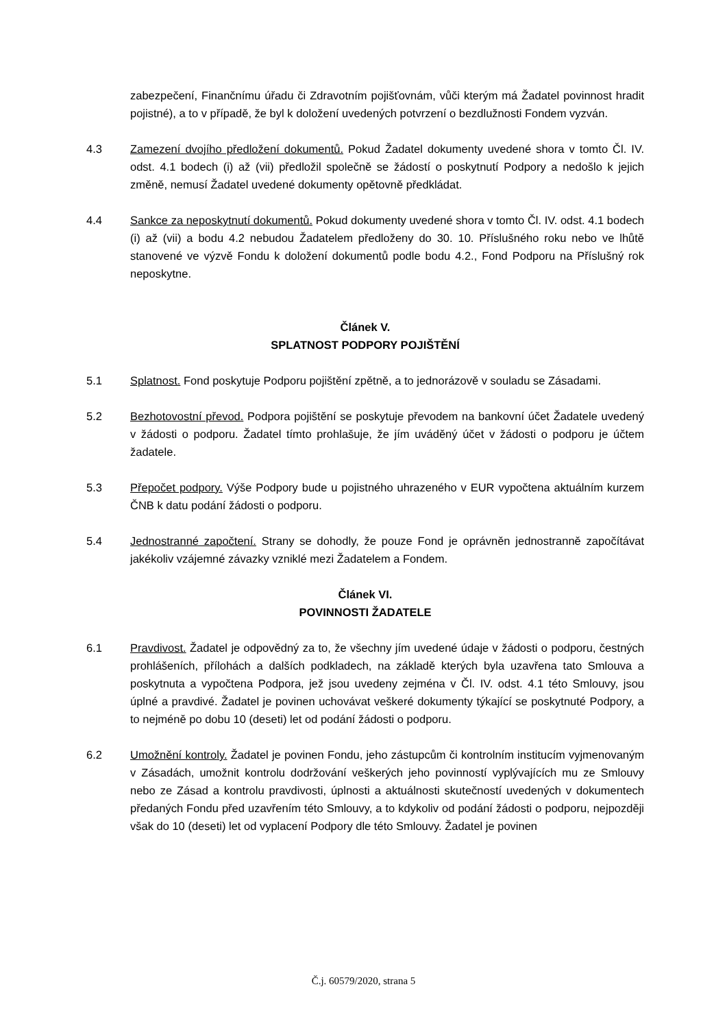zabezpečení, Finančnímu úřadu či Zdravotním pojišťovnám, vůči kterým má Žadatel povinnost hradit pojistné), a to v případě, že byl k doložení uvedených potvrzení o bezdlužnosti Fondem vyzván.
4.3 Zamezení dvojího předložení dokumentů. Pokud Žadatel dokumenty uvedené shora v tomto Čl. IV. odst. 4.1 bodech (i) až (vii) předložil společně se žádostí o poskytnutí Podpory a nedošlo k jejich změně, nemusí Žadatel uvedené dokumenty opětovně předkládat.
4.4 Sankce za neposkytnutí dokumentů. Pokud dokumenty uvedené shora v tomto Čl. IV. odst. 4.1 bodech (i) až (vii) a bodu 4.2 nebudou Žadatelem předloženy do 30. 10. Příslušného roku nebo ve lhůtě stanovené ve výzvě Fondu k doložení dokumentů podle bodu 4.2., Fond Podporu na Příslušný rok neposkytne.
Článek V.
SPLATNOST PODPORY POJIŠTĚNÍ
5.1 Splatnost. Fond poskytuje Podporu pojištění zpětně, a to jednorázově v souladu se Zásadami.
5.2 Bezhotovostní převod. Podpora pojištění se poskytuje převodem na bankovní účet Žadatele uvedený v žádosti o podporu. Žadatel tímto prohlašuje, že jím uváděný účet v žádosti o podporu je účtem žadatele.
5.3 Přepočet podpory. Výše Podpory bude u pojistného uhrazeného v EUR vypočtena aktuálním kurzem ČNB k datu podání žádosti o podporu.
5.4 Jednostranné započtení. Strany se dohodly, že pouze Fond je oprávněn jednostranně započítávat jakékoliv vzájemné závazky vzniklé mezi Žadatelem a Fondem.
Článek VI.
POVINNOSTI ŽADATELE
6.1 Pravdivost. Žadatel je odpovědný za to, že všechny jím uvedené údaje v žádosti o podporu, čestných prohlášeních, přílohách a dalších podkladech, na základě kterých byla uzavřena tato Smlouva a poskytnuta a vypočtena Podpora, jež jsou uvedeny zejména v Čl. IV. odst. 4.1 této Smlouvy, jsou úplné a pravdivé. Žadatel je povinen uchovávat veškeré dokumenty týkající se poskytnuté Podpory, a to nejméně po dobu 10 (deseti) let od podání žádosti o podporu.
6.2 Umožnění kontroly. Žadatel je povinen Fondu, jeho zástupcům či kontrolním institucím vyjmenovaným v Zásadách, umožnit kontrolu dodržování veškerých jeho povinností vyplývajících mu ze Smlouvy nebo ze Zásad a kontrolu pravdivosti, úplnosti a aktuálnosti skutečností uvedených v dokumentech předaných Fondu před uzavřením této Smlouvy, a to kdykoliv od podání žádosti o podporu, nejpozději však do 10 (deseti) let od vyplacení Podpory dle této Smlouvy. Žadatel je povinen
Č.j. 60579/2020, strana 5